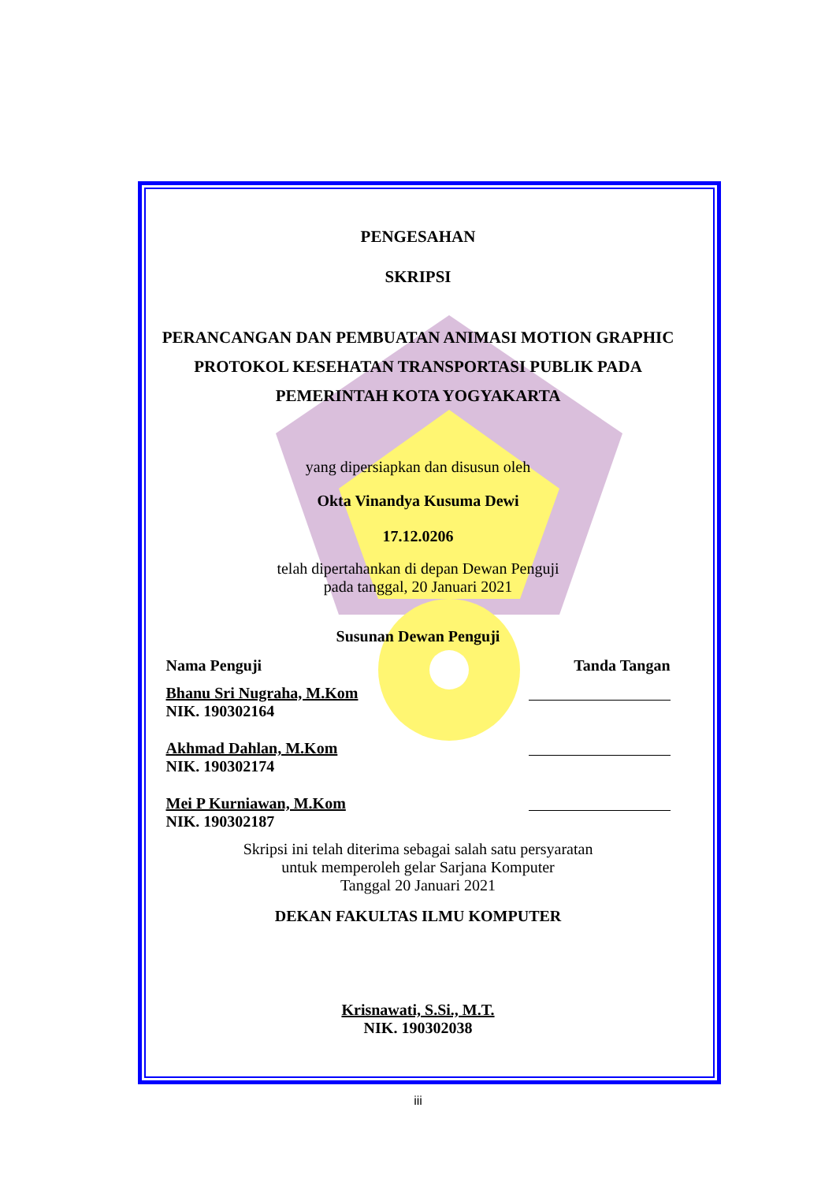PENGESAHAN
SKRIPSI
PERANCANGAN DAN PEMBUATAN ANIMASI MOTION GRAPHIC
PROTOKOL KESEHATAN TRANSPORTASI PUBLIK PADA
PEMERINTAH KOTA YOGYAKARTA
yang dipersiapkan dan disusun oleh
Okta Vinandya Kusuma Dewi
17.12.0206
telah dipertahankan di depan Dewan Penguji
pada tanggal, 20 Januari 2021
Susunan Dewan Penguji
Nama Penguji Tanda Tangan
Bhanu Sri Nugraha, M.Kom
NIK. 190302164
Akhmad Dahlan, M.Kom
NIK. 190302174
Mei P Kurniawan, M.Kom
NIK. 190302187
Skripsi ini telah diterima sebagai salah satu persyaratan
untuk memperoleh gelar Sarjana Komputer
Tanggal 20 Januari 2021
DEKAN FAKULTAS ILMU KOMPUTER
Krisnawati, S.Si., M.T.
NIK. 190302038
iii